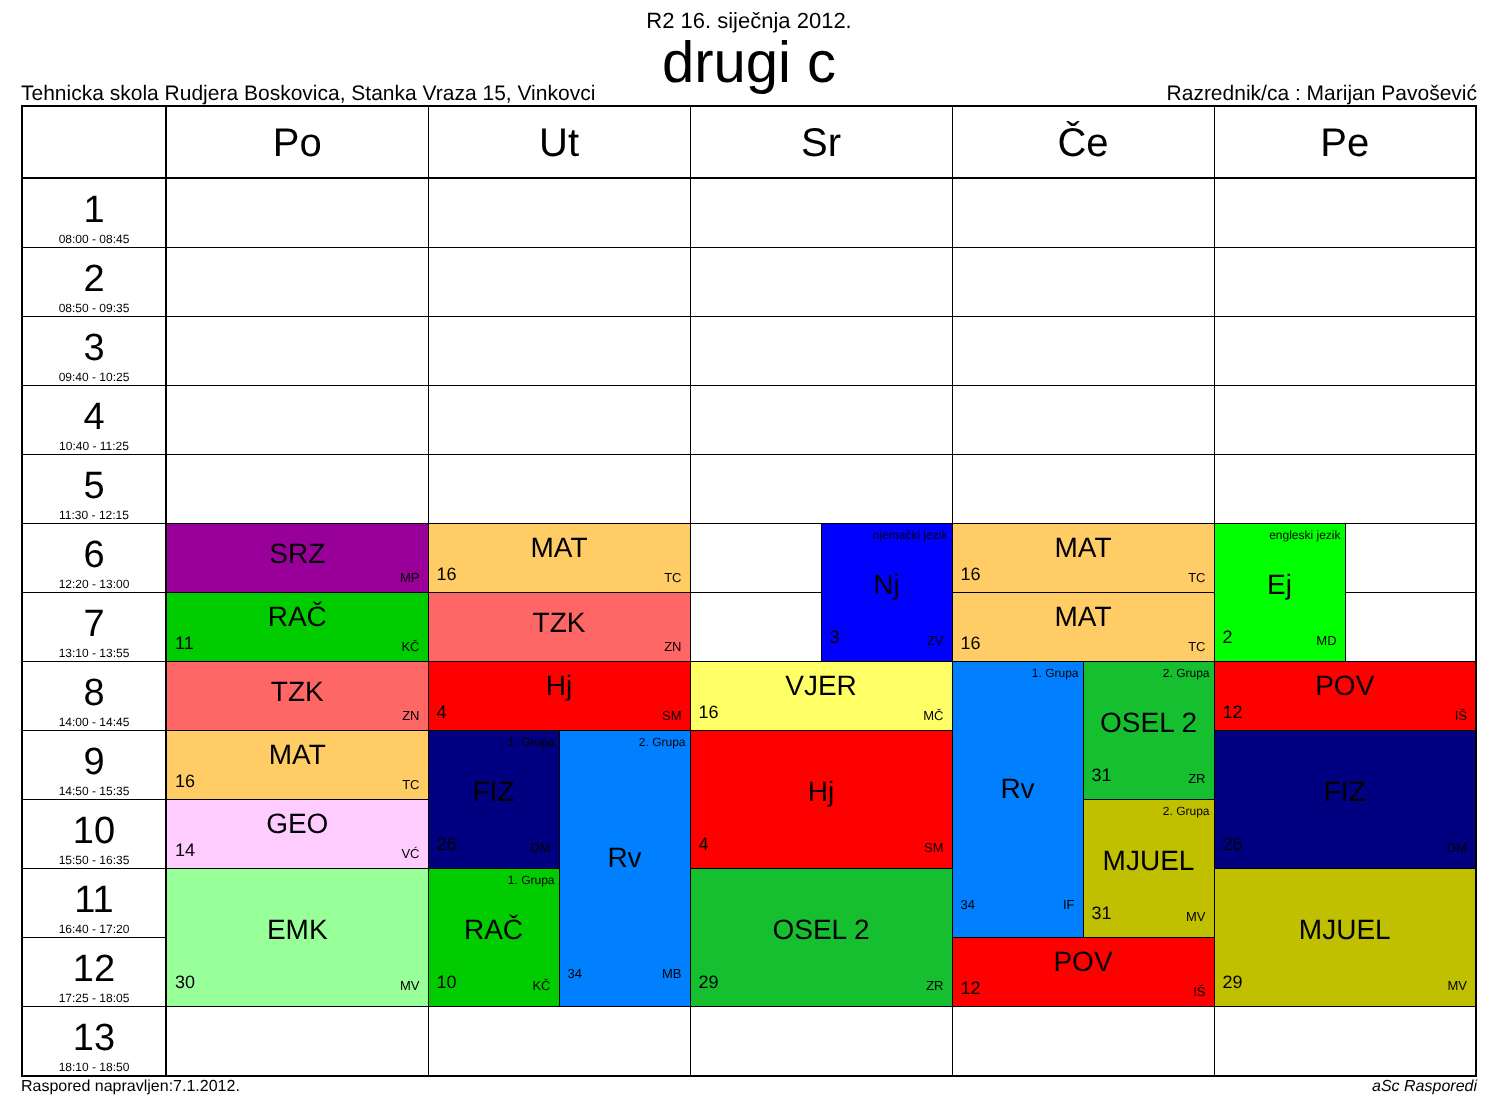R2 16. siječnja 2012.
drugi c
Tehnicka skola Rudjera Boskovica, Stanka Vraza 15, Vinkovci
Razrednik/ca : Marijan Pavošević
| | Po | Ut | | Sr | | Če | | Pe | |
| --- | --- | --- | --- | --- | --- | --- | --- | --- | --- |
| 1 08:00 - 08:45 | | | | | | | | | |
| 2 08:50 - 09:35 | | | | | | | | | |
| 3 09:40 - 10:25 | | | | | | | | | |
| 4 10:40 - 11:25 | | | | | | | | | |
| 5 11:30 - 12:15 | | | | | | | | | |
| 6 12:20 - 13:00 | SRZ MP | MAT 16 TC | | | njemački jezik Nj 3 ZV | MAT 16 TC | | engleski jezik Ej 2 MD | |
| 7 13:10 - 13:55 | RAČ 11 KČ | TZK ZN | | | | MAT 16 TC | | | |
| 8 14:00 - 14:45 | TZK ZN | Hj 4 SM | | VJER 16 MČ | | 1. Grupa Rv 34 IF | 2. Grupa OSEL 2 31 ZR | POV 12 IŠ | |
| 9 14:50 - 15:35 | MAT 16 TC | 1. Grupa FIZ 26 DM | 2. Grupa Rv 34 MB | Hj 4 SM | | | | FIZ 26 DM | |
| 10 15:50 - 16:35 | GEO 14 VĆ | | | | | | 2. Grupa MJUEL 31 MV | | |
| 11 16:40 - 17:20 | EMK 30 MV | 1. Grupa RAČ 10 KČ | | OSEL 2 29 ZR | | | | MJUEL 29 MV | |
| 12 17:25 - 18:05 | | | | | | POV 12 IŠ | | | |
| 13 18:10 - 18:50 | | | | | | | | | |
Raspored napravljen:7.1.2012. aSc Rasporedi